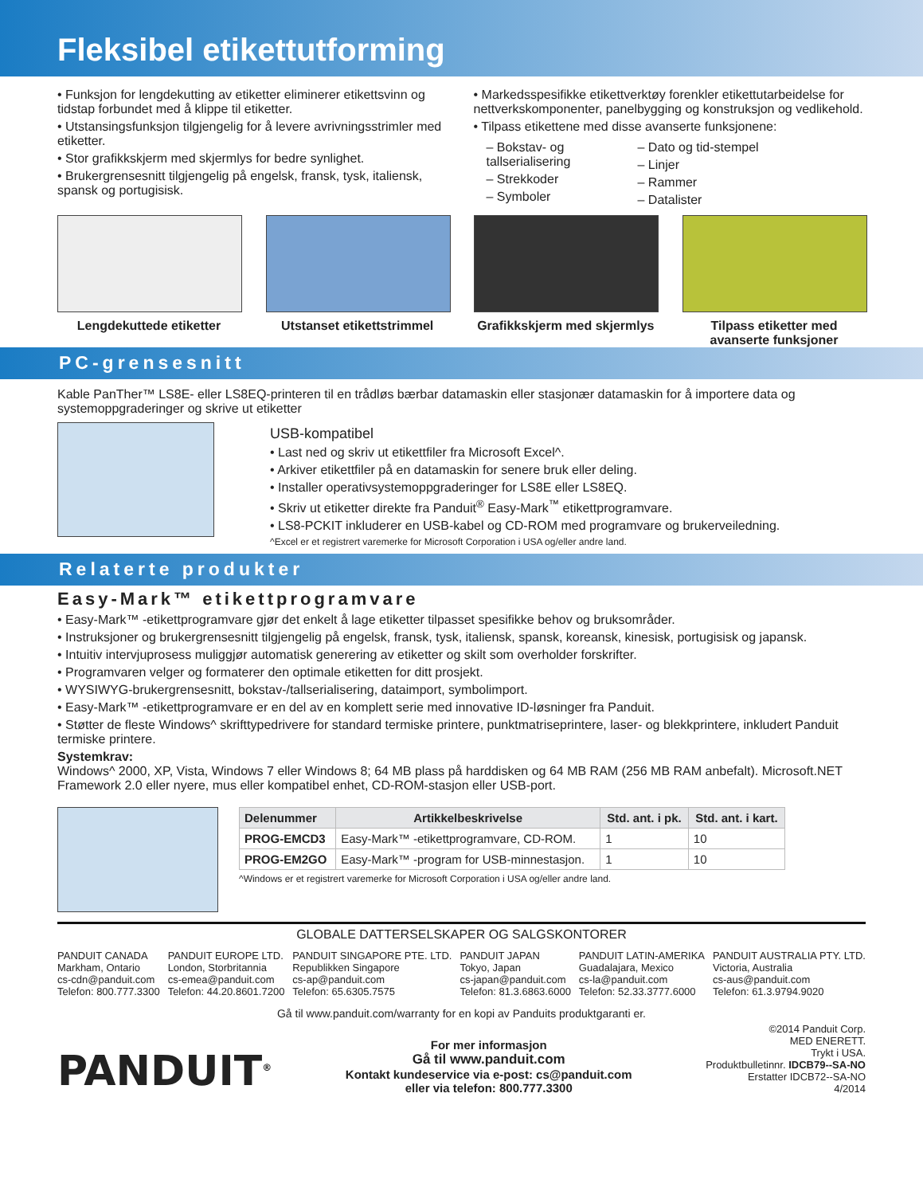Fleksibel etikettutforming
• Funksjon for lengdekutting av etiketter eliminerer etikettsvinn og tidstap forbundet med å klippe til etiketter.
• Utstansingsfunksjon tilgjengelig for å levere avrivningsstrimler med etiketter.
• Stor grafikkskjerm med skjermlys for bedre synlighet.
• Brukergrensesnitt tilgjengelig på engelsk, fransk, tysk, italiensk, spansk og portugisisk.
• Markedsspesifikke etikettverktøy forenkler etikettutarbeidelse for nettverkskomponenter, panelbygging og konstruksjon og vedlikehold.
• Tilpass etikettene med disse avanserte funksjonene:
– Bokstav- og tallserialisering
– Strekkoder
– Symboler
– Dato og tid-stempel
– Linjer
– Rammer
– Datalister
Lengdekuttede etiketter Utstanset etikettstrimmel
Grafikkskjerm med skjermlys
Tilpass etiketter med avanserte funksjoner
PC-grensesnitt
Kable PanTher™ LS8E- eller LS8EQ-printeren til en trådløs bærbar datamaskin eller stasjonær datamaskin for å importere data og systemoppgraderinger og skrive ut etiketter
USB-kompatibel
• Last ned og skriv ut etikettfiler fra Microsoft Excel^.
• Arkiver etikettfiler på en datamaskin for senere bruk eller deling.
• Installer operativsystemoppgraderinger for LS8E eller LS8EQ.
• Skriv ut etiketter direkte fra Panduit<sup>®</sup> Easy-Mark<sup>™</sup> etikettprogramvare.
• LS8-PCKIT inkluderer en USB-kabel og CD-ROM med programvare og brukerveiledning.
^Excel er et registrert varemerke for Microsoft Corporation i USA og/eller andre land.
Relaterte produkter
Easy-Mark™ etikettprogramvare
• Easy-Mark™ -etikettprogramvare gjør det enkelt å lage etiketter tilpasset spesifikke behov og bruksområder.
• Instruksjoner og brukergrensesnitt tilgjengelig på engelsk, fransk, tysk, italiensk, spansk, koreansk, kinesisk, portugisisk og japansk.
• Intuitiv intervjuprosess muliggjør automatisk generering av etiketter og skilt som overholder forskrifter.
• Programvaren velger og formaterer den optimale etiketten for ditt prosjekt.
• WYSIWYG-brukergrensesnitt, bokstav-/tallserialisering, dataimport, symbolimport.
• Easy-Mark™ -etikettprogramvare er en del av en komplett serie med innovative ID-løsninger fra Panduit.
• Støtter de fleste Windows^ skrifttypedrivere for standard termiske printere, punktmatriseprintere, laser- og blekkprintere, inkludert Panduit termiske printere.
Systemkrav:
Windows^ 2000, XP, Vista, Windows 7 eller Windows 8; 64 MB plass på harddisken og 64 MB RAM (256 MB RAM anbefalt). Microsoft.NET Framework 2.0 eller nyere, mus eller kompatibel enhet, CD-ROM-stasjon eller USB-port.
| Delenummer | Artikkelbeskrivelse | Std. ant. i pk. | Std. ant. i kart. |
| --- | --- | --- | --- |
| PROG-EMCD3 | Easy-Mark™ -etikettprogramvare, CD-ROM. | 1 | 10 |
| PROG-EM2GO | Easy-Mark™ -program for USB-minnestasjon. | 1 | 10 |
^Windows er et registrert varemerke for Microsoft Corporation i USA og/eller andre land.
GLOBALE DATTERSELSKAPER OG SALGSKONTORER
PANDUIT CANADA
Markham, Ontario
cs-cdn@panduit.com
Telefon: 800.777.3300
PANDUIT EUROPE LTD.
London, Storbritannia
cs-emea@panduit.com
Telefon: 44.20.8601.7200
PANDUIT SINGAPORE PTE. LTD.
Republikken Singapore
cs-ap@panduit.com
Telefon: 65.6305.7575
PANDUIT JAPAN
Tokyo, Japan
cs-japan@panduit.com
Telefon: 81.3.6863.6000
PANDUIT LATIN-AMERIKA
Guadalajara, Mexico
cs-la@panduit.com
Telefon: 52.33.3777.6000
PANDUIT AUSTRALIA PTY. LTD.
Victoria, Australia
cs-aus@panduit.com
Telefon: 61.3.9794.9020
Gå til www.panduit.com/warranty for en kopi av Panduits produktgaranti er.
PANDUIT<sup>®</sup>
For mer informasjon
Gå til www.panduit.com
Kontakt kundeservice via e-post: cs@panduit.com
eller via telefon: 800.777.3300
©2014 Panduit Corp.
MED ENERETT.
Trykt i USA.
Produktbulletinnr. IDCB79--SA-NO
Erstatter IDCB72--SA-NO
4/2014